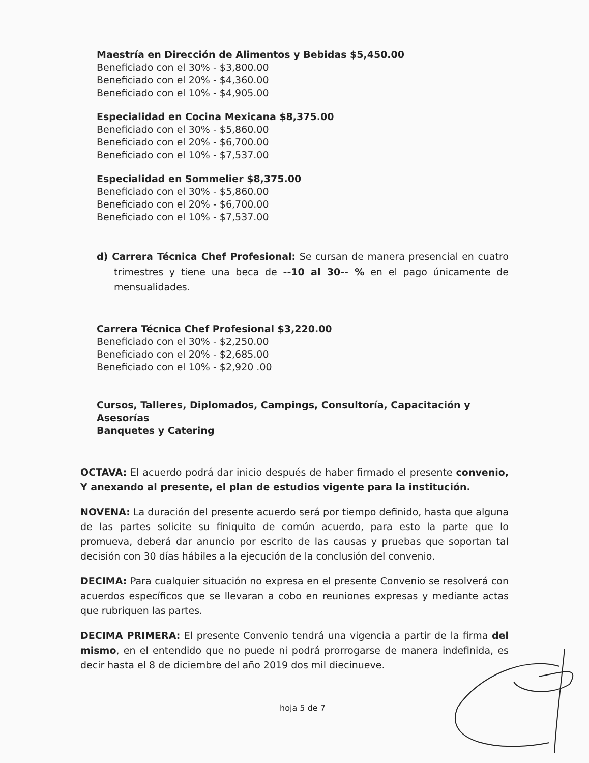Maestría en Dirección de Alimentos y Bebidas $5,450.00
Beneficiado con el 30% - $3,800.00
Beneficiado con el 20% - $4,360.00
Beneficiado con el 10% - $4,905.00
Especialidad en Cocina Mexicana $8,375.00
Beneficiado con el 30% - $5,860.00
Beneficiado con el 20% - $6,700.00
Beneficiado con el 10% - $7,537.00
Especialidad en Sommelier $8,375.00
Beneficiado con el 30% - $5,860.00
Beneficiado con el 20% - $6,700.00
Beneficiado con el 10% - $7,537.00
d) Carrera Técnica Chef Profesional: Se cursan de manera presencial en cuatro trimestres y tiene una beca de --10 al 30-- % en el pago únicamente de mensualidades.
Carrera Técnica Chef Profesional $3,220.00
Beneficiado con el 30% - $2,250.00
Beneficiado con el 20% - $2,685.00
Beneficiado con el 10% - $2,920 .00
Cursos, Talleres, Diplomados, Campings, Consultoría, Capacitación y
Asesorías
Banquetes y Catering
OCTAVA: El acuerdo podrá dar inicio después de haber firmado el presente convenio, Y anexando al presente, el plan de estudios vigente para la institución.
NOVENA: La duración del presente acuerdo será por tiempo definido, hasta que alguna de las partes solicite su finiquito de común acuerdo, para esto la parte que lo promueva, deberá dar anuncio por escrito de las causas y pruebas que soportan tal decisión con 30 días hábiles a la ejecución de la conclusión del convenio.
DECIMA: Para cualquier situación no expresa en el presente Convenio se resolverá con acuerdos específicos que se llevaran a cobo en reuniones expresas y mediante actas que rubriquen las partes.
DECIMA PRIMERA: El presente Convenio tendrá una vigencia a partir de la firma del mismo, en el entendido que no puede ni podrá prorrogarse de manera indefinida, es decir hasta el 8 de diciembre del año 2019 dos mil diecinueve.
hoja 5 de 7